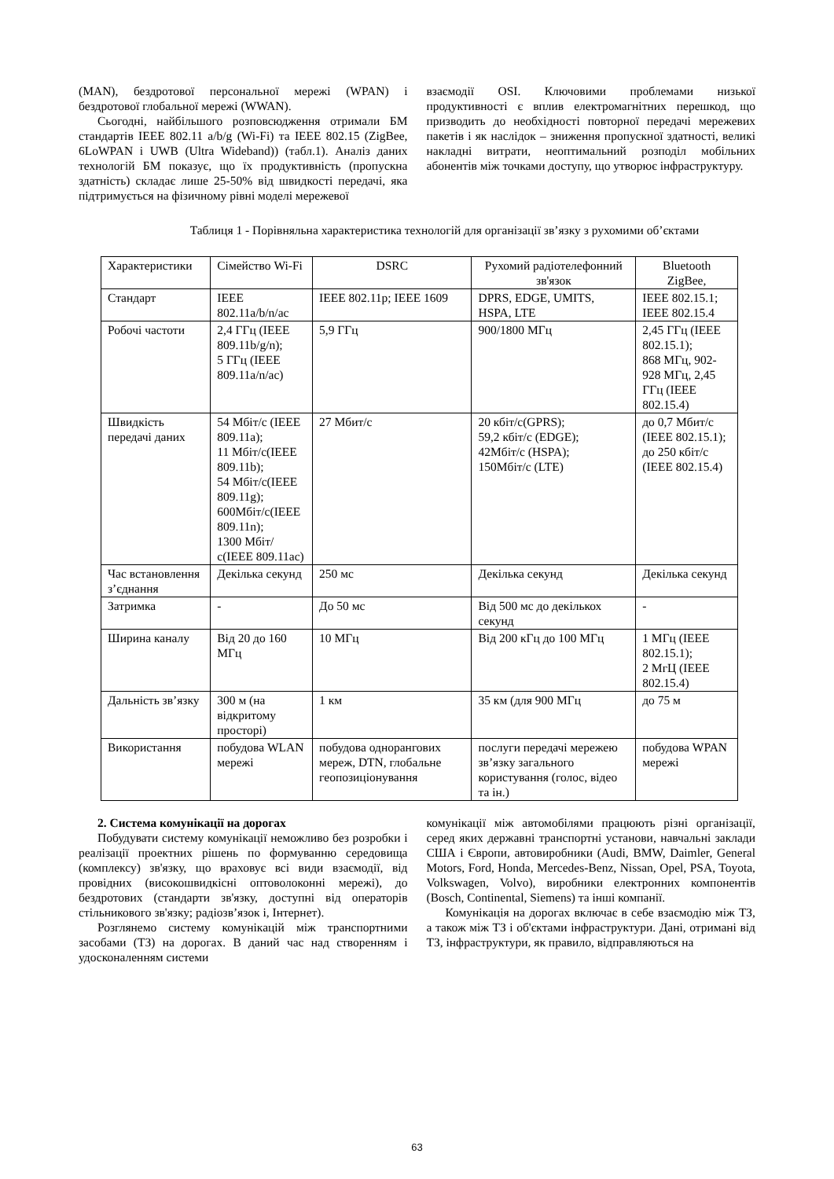(MAN), бездротової персональної мережі (WPAN) і бездротової глобальної мережі (WWAN).
Сьогодні, найбільшого розповсюдження отримали БМ стандартів IEEE 802.11 a/b/g (Wi-Fi) та IEEE 802.15 (ZigBee, 6LoWPAN і UWB (Ultra Wideband)) (табл.1). Аналіз даних технологій БМ показує, що їх продуктивність (пропускна здатність) складає лише 25-50% від швидкості передачі, яка підтримується на фізичному рівні моделі мережевої
взаємодії OSI. Ключовими проблемами низької продуктивності є вплив електромагнітних перешкод, що призводить до необхідності повторної передачі мережевих пакетів і як наслідок – зниження пропускної здатності, великі накладні витрати, неоптимальний розподіл мобільних абонентів між точками доступу, що утворює інфраструктуру.
Таблиця 1 - Порівняльна характеристика технологій для організації зв’язку з рухомими об’єктами
| Характеристики | Сімейство Wi-Fi | DSRC | Рухомий радіотелефонний зв'язок | Bluetooth ZigBee, |
| Стандарт | IEEE 802.11a/b/n/ac | IEEE 802.11p; IEEE 1609 | DPRS, EDGE, UMITS, HSPA, LTE | IEEE 802.15.1; IEEE 802.15.4 |
| Робочі частоти | 2,4 ГГц (IEEE 809.11b/g/n); 5 ГГц (IEEE 809.11a/n/ac) | 5,9 ГГц | 900/1800 МГц | 2,45 ГГц (IEEE 802.15.1); 868 МГц, 902-928 МГц, 2,45 ГГц (IEEE 802.15.4) |
| Швидкість передачі даних | 54 Мбіт/с (IEEE 809.11a); 11 Мбіт/с(IEEE 809.11b); 54 Мбіт/с(IEEE 809.11g); 600Мбіт/с(IEEE 809.11n); 1300 Мбіт/с(IEEE 809.11ac) | 27 Мбит/с | 20 кбіт/с(GPRS); 59,2 кбіт/с (EDGE); 42Мбіт/с (HSPA); 150Мбіт/с (LTE) | до 0,7 Мбит/с (IEEE 802.15.1); до 250 кбіт/с (IEEE 802.15.4) |
| Час встановлення з’єднання | Декілька секунд | 250 мс | Декілька секунд | Декілька секунд |
| Затримка | - | До 50 мс | Від 500 мс до декількох секунд | - |
| Ширина каналу | Від 20 до 160 МГц | 10 МГц | Від 200 кГц до 100 МГц | 1 МГц (IEEE 802.15.1); 2 МгЦ (IEEE 802.15.4) |
| Дальність зв’язку | 300 м (на відкритому просторі) | 1 км | 35 км (для 900 МГц | до 75 м |
| Використання | побудова WLAN мережі | побудова однорангових мереж, DTN, глобальне геопозиціонування | послуги передачі мережею зв’язку загального користування (голос, відео та ін.) | побудова WPAN мережі |
2. Система комунікації на дорогах
Побудувати систему комунікації неможливо без розробки і реалізації проектних рішень по формуванню середовища (комплексу) зв'язку, що враховує всі види взаємодії, від провідних (високошвидкісні оптоволоконні мережі), до бездротових (стандарти зв'язку, доступні від операторів стільникового зв'язку; радіозв’язок і, Інтернет).
Розглянемо систему комунікацій між транспортними засобами (ТЗ) на дорогах. В даний час над створенням і удосконаленням системи
комунікації між автомобілями працюють різні організації, серед яких державні транспортні установи, навчальні заклади США і Європи, автовиробники (Audi, BMW, Daimler, General Motors, Ford, Honda, Mercedes-Benz, Nissan, Opel, PSA, Toyota, Volkswagen, Volvo), виробники електронних компонентів (Bosch, Continental, Siemens) та інші компанії.
Комунікація на дорогах включає в себе взаємодію між ТЗ, а також між ТЗ і об'єктами інфраструктури. Дані, отримані від ТЗ, інфраструктури, як правило, відправляються на
63